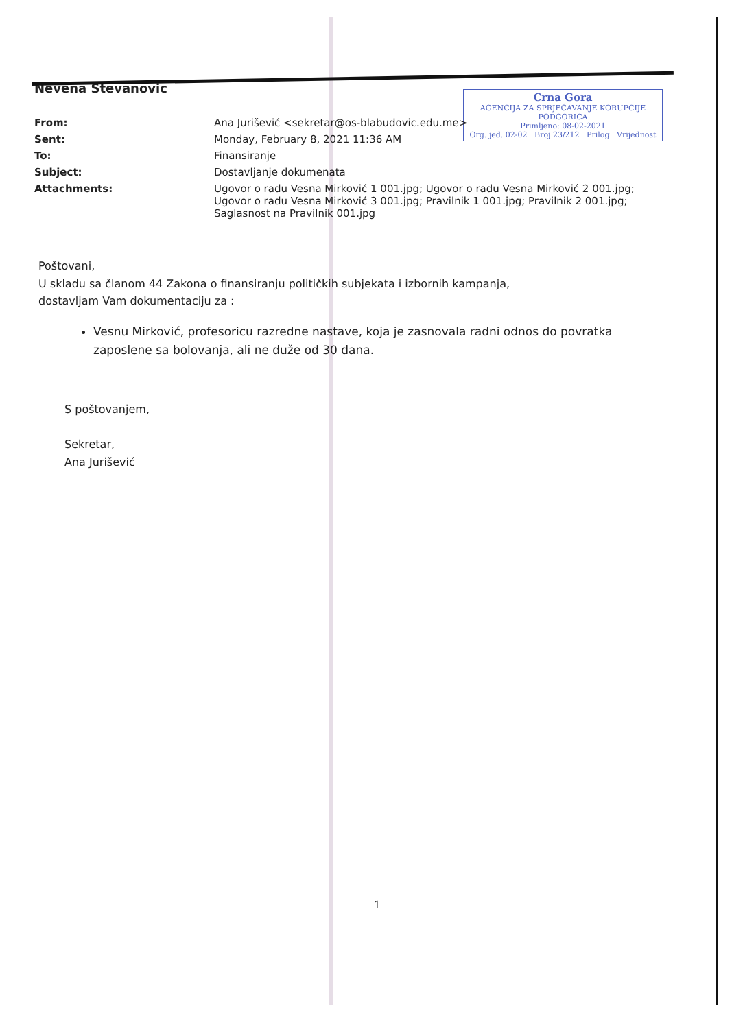Nevena Stevanovic
Crna Gora
AGENCIJA ZA SPRJEČAVANJE KORUPCIJE
PODGORICA
Primljeno: 08-02-2021
Org. jed. 02-02 Broj 23/212 Prilog Vrijednost
From: Ana Jurišević <sekretar@os-blabudovic.edu.me>
Sent: Monday, February 8, 2021 11:36 AM
To: Finansiranje
Subject: Dostavljanje dokumenata
Attachments: Ugovor o radu Vesna Mirković 1 001.jpg; Ugovor o radu Vesna Mirković 2 001.jpg; Ugovor o radu Vesna Mirković 3 001.jpg; Pravilnik 1 001.jpg; Pravilnik 2 001.jpg; Saglasnost na Pravilnik 001.jpg
Poštovani,
U skladu sa članom 44 Zakona o finansiranju političkih subjekata i izbornih kampanja,
dostavljam Vam dokumentaciju za :
Vesnu Mirković, profesoricu razredne nastave, koja je zasnovala radni odnos do povratka zaposlene sa bolovanja, ali ne duže od 30 dana.
S poštovanjem,
Sekretar,
Ana Jurišević
1